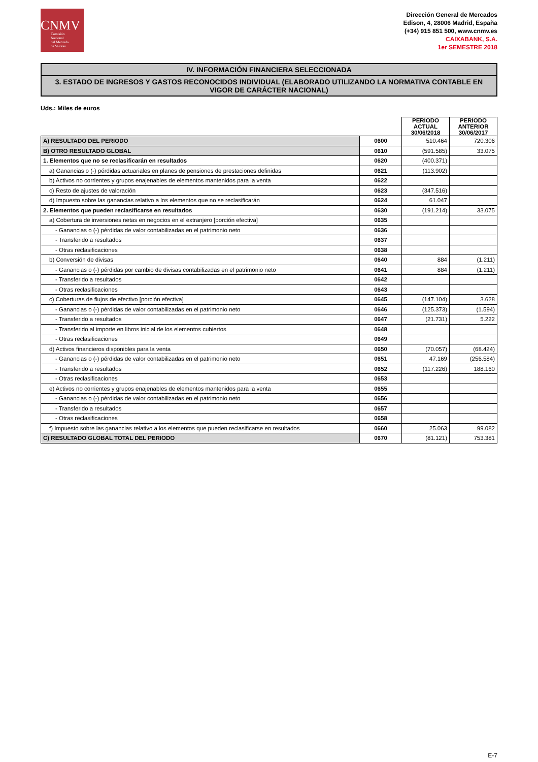CNMV
Comisión
Nacional
del Mercado
de Valores
Dirección General de Mercados
Edison, 4, 28006 Madrid, España
(+34) 915 851 500, www.cnmv.es
CAIXABANK, S.A.
1er SEMESTRE 2018
IV. INFORMACIÓN FINANCIERA SELECCIONADA
3. ESTADO DE INGRESOS Y GASTOS RECONOCIDOS INDIVIDUAL (ELABORADO UTILIZANDO LA NORMATIVA CONTABLE EN VIGOR DE CARÁCTER NACIONAL)
Uds.: Miles de euros
| | | PERIODO ACTUAL 30/06/2018 | PERIODO ANTERIOR 30/06/2017 |
| --- | --- | --- | --- |
| A) RESULTADO DEL PERIODO | 0600 | 510.464 | 720.306 |
| B) OTRO RESULTADO GLOBAL | 0610 | (591.585) | 33.075 |
| 1. Elementos que no se reclasificarán en resultados | 0620 | (400.371) | |
| a) Ganancias o (-) pérdidas actuariales en planes de pensiones de prestaciones definidas | 0621 | (113.902) | |
| b) Activos no corrientes y grupos enajenables de elementos mantenidos para la venta | 0622 | | |
| c) Resto de ajustes de valoración | 0623 | (347.516) | |
| d) Impuesto sobre las ganancias relativo a los elementos que no se reclasificarán | 0624 | 61.047 | |
| 2. Elementos que pueden reclasificarse en resultados | 0630 | (191.214) | 33.075 |
| a) Cobertura de inversiones netas en negocios en el extranjero [porción efectiva] | 0635 | | |
| - Ganancias o (-) pérdidas de valor contabilizadas en el patrimonio neto | 0636 | | |
| - Transferido a resultados | 0637 | | |
| - Otras reclasificaciones | 0638 | | |
| b) Conversión de divisas | 0640 | 884 | (1.211) |
| - Ganancias o (-) pérdidas por cambio de divisas contabilizadas en el patrimonio neto | 0641 | 884 | (1.211) |
| - Transferido a resultados | 0642 | | |
| - Otras reclasificaciones | 0643 | | |
| c) Coberturas de flujos de efectivo [porción efectiva] | 0645 | (147.104) | 3.628 |
| - Ganancias o (-) pérdidas de valor contabilizadas en el patrimonio neto | 0646 | (125.373) | (1.594) |
| - Transferido a resultados | 0647 | (21.731) | 5.222 |
| - Transferido al importe en libros inicial de los elementos cubiertos | 0648 | | |
| - Otras reclasificaciones | 0649 | | |
| d) Activos financieros disponibles para la venta | 0650 | (70.057) | (68.424) |
| - Ganancias o (-) pérdidas de valor contabilizadas en el patrimonio neto | 0651 | 47.169 | (256.584) |
| - Transferido a resultados | 0652 | (117.226) | 188.160 |
| - Otras reclasificaciones | 0653 | | |
| e) Activos no corrientes y grupos enajenables de elementos mantenidos para la venta | 0655 | | |
| - Ganancias o (-) pérdidas de valor contabilizadas en el patrimonio neto | 0656 | | |
| - Transferido a resultados | 0657 | | |
| - Otras reclasificaciones | 0658 | | |
| f) Impuesto sobre las ganancias relativo a los elementos que pueden reclasificarse en resultados | 0660 | 25.063 | 99.082 |
| C) RESULTADO GLOBAL TOTAL DEL PERIODO | 0670 | (81.121) | 753.381 |
E-7